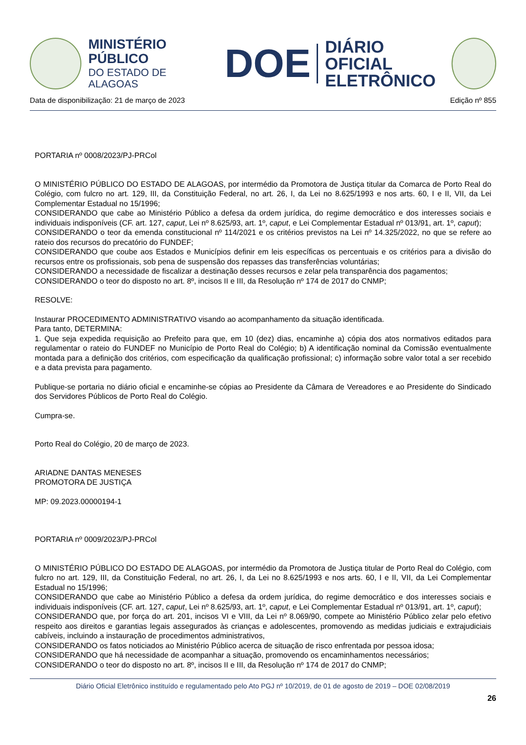MINISTÉRIO PÚBLICO
DO ESTADO DE ALAGOAS
DOE
DIÁRIO OFICIAL
ELETRÔNICO
Data de disponibilização: 21 de março de 2023 Edição nº 855
PORTARIA nº 0008/2023/PJ-PRCol
O MINISTÉRIO PÚBLICO DO ESTADO DE ALAGOAS, por intermédio da Promotora de Justiça titular da Comarca de Porto Real do Colégio, com fulcro no art. 129, III, da Constituição Federal, no art. 26, I, da Lei no 8.625/1993 e nos arts. 60, I e II, VII, da Lei Complementar Estadual no 15/1996;
CONSIDERANDO que cabe ao Ministério Público a defesa da ordem jurídica, do regime democrático e dos interesses sociais e individuais indisponíveis (CF. art. 127, caput, Lei nº 8.625/93, art. 1º, caput, e Lei Complementar Estadual nº 013/91, art. 1º, caput);
CONSIDERANDO o teor da emenda constitucional nº 114/2021 e os critérios previstos na Lei nº 14.325/2022, no que se refere ao rateio dos recursos do precatório do FUNDEF;
CONSIDERANDO que coube aos Estados e Municípios definir em leis específicas os percentuais e os critérios para a divisão do recursos entre os profissionais, sob pena de suspensão dos repasses das transferências voluntárias;
CONSIDERANDO a necessidade de fiscalizar a destinação desses recursos e zelar pela transparência dos pagamentos;
CONSIDERANDO o teor do disposto no art. 8º, incisos II e III, da Resolução nº 174 de 2017 do CNMP;
RESOLVE:
Instaurar PROCEDIMENTO ADMINISTRATIVO visando ao acompanhamento da situação identificada.
Para tanto, DETERMINA:
1. Que seja expedida requisição ao Prefeito para que, em 10 (dez) dias, encaminhe a) cópia dos atos normativos editados para regulamentar o rateio do FUNDEF no Município de Porto Real do Colégio; b) A identificação nominal da Comissão eventualmente montada para a definição dos critérios, com especificação da qualificação profissional; c) informação sobre valor total a ser recebido e a data prevista para pagamento.
Publique-se portaria no diário oficial e encaminhe-se cópias ao Presidente da Câmara de Vereadores e ao Presidente do Sindicado dos Servidores Públicos de Porto Real do Colégio.
Cumpra-se.
Porto Real do Colégio, 20 de março de 2023.
ARIADNE DANTAS MENESES
PROMOTORA DE JUSTIÇA
MP: 09.2023.00000194-1
PORTARIA nº 0009/2023/PJ-PRCol
O MINISTÉRIO PÚBLICO DO ESTADO DE ALAGOAS, por intermédio da Promotora de Justiça titular de Porto Real do Colégio, com fulcro no art. 129, III, da Constituição Federal, no art. 26, I, da Lei no 8.625/1993 e nos arts. 60, I e II, VII, da Lei Complementar Estadual no 15/1996;
CONSIDERANDO que cabe ao Ministério Público a defesa da ordem jurídica, do regime democrático e dos interesses sociais e individuais indisponíveis (CF. art. 127, caput, Lei nº 8.625/93, art. 1º, caput, e Lei Complementar Estadual nº 013/91, art. 1º, caput);
CONSIDERANDO que, por força do art. 201, incisos VI e VIII, da Lei nº 8.069/90, compete ao Ministério Público zelar pelo efetivo respeito aos direitos e garantias legais assegurados às crianças e adolescentes, promovendo as medidas judiciais e extrajudiciais cabíveis, incluindo a instauração de procedimentos administrativos,
CONSIDERANDO os fatos noticiados ao Ministério Público acerca de situação de risco enfrentada por pessoa idosa;
CONSIDERANDO que há necessidade de acompanhar a situação, promovendo os encaminhamentos necessários;
CONSIDERANDO o teor do disposto no art. 8º, incisos II e III, da Resolução nº 174 de 2017 do CNMP;
Diário Oficial Eletrônico instituído e regulamentado pelo Ato PGJ nº 10/2019, de 01 de agosto de 2019 – DOE 02/08/2019
26